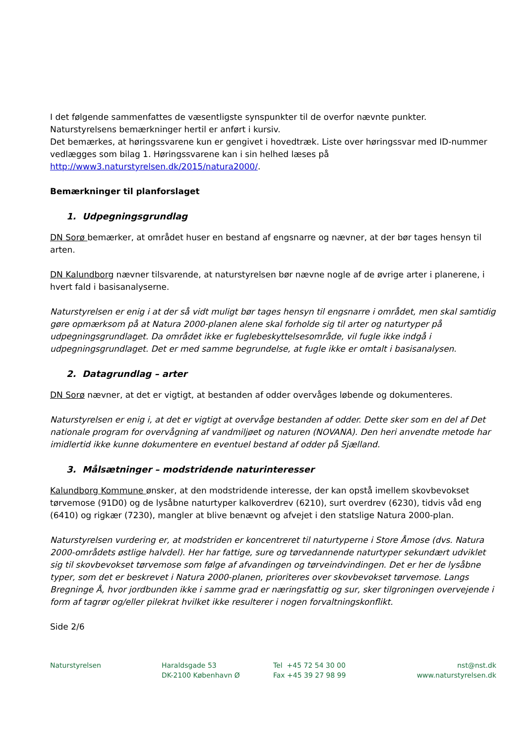I det følgende sammenfattes de væsentligste synspunkter til de overfor nævnte punkter.
Naturstyrelsens bemærkninger hertil er anført i kursiv.
Det bemærkes, at høringssvarene kun er gengivet i hovedtræk. Liste over høringssvar med ID-nummer vedlægges som bilag 1. Høringssvarene kan i sin helhed læses på http://www3.naturstyrelsen.dk/2015/natura2000/.
Bemærkninger til planforslaget
1. Udpegningsgrundlag
DN Sorø bemærker, at området huser en bestand af engsnarre og nævner, at der bør tages hensyn til arten.
DN Kalundborg nævner tilsvarende, at naturstyrelsen bør nævne nogle af de øvrige arter i planerene, i hvert fald i basisanalyserne.
Naturstyrelsen er enig i at der så vidt muligt bør tages hensyn til engsnarre i området, men skal samtidig gøre opmærksom på at Natura 2000-planen alene skal forholde sig til arter og naturtyper på udpegningsgrundlaget. Da området ikke er fuglebeskyttelsesområde, vil fugle ikke indgå i udpegningsgrundlaget. Det er med samme begrundelse, at fugle ikke er omtalt i basisanalysen.
2. Datagrundlag – arter
DN Sorø nævner, at det er vigtigt, at bestanden af odder overvåges løbende og dokumenteres.
Naturstyrelsen er enig i, at det er vigtigt at overvåge bestanden af odder. Dette sker som en del af Det nationale program for overvågning af vandmiljøet og naturen (NOVANA). Den heri anvendte metode har imidlertid ikke kunne dokumentere en eventuel bestand af odder på Sjælland.
3. Målsætninger – modstridende naturinteresser
Kalundborg Kommune ønsker, at den modstridende interesse, der kan opstå imellem skovbevokset tørvemose (91D0) og de lysåbne naturtyper kalkoverdrev (6210), surt overdrev (6230), tidvis våd eng (6410) og rigkær (7230), mangler at blive benævnt og afvejet i den statslige Natura 2000-plan.
Naturstyrelsen vurdering er, at modstriden er koncentreret til naturtyperne i Store Åmose (dvs. Natura 2000-områdets østlige halvdel). Her har fattige, sure og tørvedannende naturtyper sekundært udviklet sig til skovbevokset tørvemose som følge af afvandingen og tørveindvindingen. Det er her de lysåbne typer, som det er beskrevet i Natura 2000-planen, prioriteres over skovbevokset tørvemose. Langs Bregninge Å, hvor jordbunden ikke i samme grad er næringsfattig og sur, sker tilgroningen overvejende i form af tagrør og/eller pilekrat hvilket ikke resulterer i nogen forvaltningskonflikt.
Side 2/6
Naturstyrelsen Haraldsgade 53
DK-2100 København Ø
Tel +45 72 54 30 00
Fax +45 39 27 98 99
nst@nst.dk
www.naturstyrelsen.dk